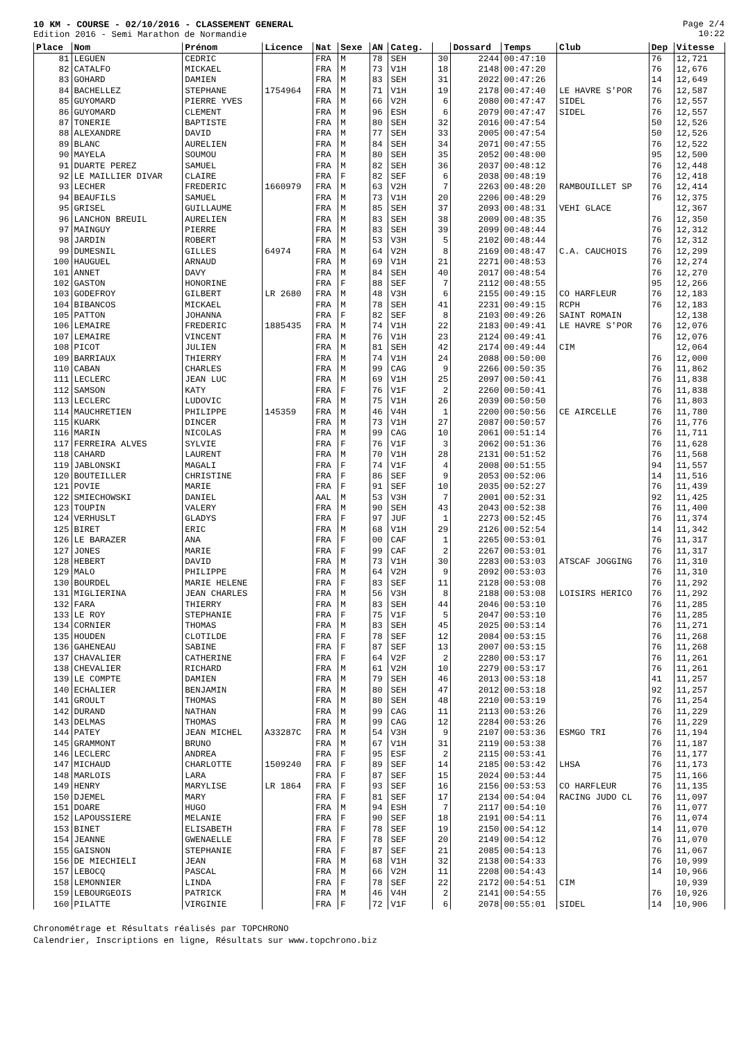10 KM - COURSE - 02/10/2016 - CLASSEMENT GENERAL
Edition 2016 - Semi Marathon de Normandie
Page 2/4
10:22
| Place | Nom | Prénom | Licence | Nat | Sexe | AN | Categ. | | Dossard | Temps | Club | Dep | Vitesse |
| --- | --- | --- | --- | --- | --- | --- | --- | --- | --- | --- | --- | --- | --- |
| 81 | LEGUEN | CEDRIC | | FRA | M | 78 | SEH | 30 | 2244 | 00:47:10 | | 76 | 12,721 |
| 82 | CATALFO | MICKAEL | | FRA | M | 73 | V1H | 18 | 2148 | 00:47:20 | | 76 | 12,676 |
| 83 | GOHARD | DAMIEN | | FRA | M | 83 | SEH | 31 | 2022 | 00:47:26 | | 14 | 12,649 |
| 84 | BACHELLEZ | STEPHANE | 1754964 | FRA | M | 71 | V1H | 19 | 2178 | 00:47:40 | LE HAVRE S'POR | 76 | 12,587 |
| 85 | GUYOMARD | PIERRE YVES | | FRA | M | 66 | V2H | 6 | 2080 | 00:47:47 | SIDEL | 76 | 12,557 |
| 86 | GUYOMARD | CLEMENT | | FRA | M | 96 | ESH | 6 | 2079 | 00:47:47 | SIDEL | 76 | 12,557 |
| 87 | TONERIE | BAPTISTE | | FRA | M | 80 | SEH | 32 | 2016 | 00:47:54 | | 50 | 12,526 |
| 88 | ALEXANDRE | DAVID | | FRA | M | 77 | SEH | 33 | 2005 | 00:47:54 | | 50 | 12,526 |
| 89 | BLANC | AURELIEN | | FRA | M | 84 | SEH | 34 | 2071 | 00:47:55 | | 76 | 12,522 |
| 90 | MAYELA | SOUMOU | | FRA | M | 80 | SEH | 35 | 2052 | 00:48:00 | | 95 | 12,500 |
| 91 | DUARTE PEREZ | SAMUEL | | FRA | M | 82 | SEH | 36 | 2037 | 00:48:12 | | 76 | 12,448 |
| 92 | LE MAILLIER DIVAR | CLAIRE | | FRA | F | 82 | SEF | 6 | 2038 | 00:48:19 | | 76 | 12,418 |
| 93 | LECHER | FREDERIC | 1660979 | FRA | M | 63 | V2H | 7 | 2263 | 00:48:20 | RAMBOUILLET SP | 76 | 12,414 |
| 94 | BEAUFILS | SAMUEL | | FRA | M | 73 | V1H | 20 | 2206 | 00:48:29 | | 76 | 12,375 |
| 95 | GRISEL | GUILLAUME | | FRA | M | 85 | SEH | 37 | 2093 | 00:48:31 | VEHI GLACE | | 12,367 |
| 96 | LANCHON BREUIL | AURELIEN | | FRA | M | 83 | SEH | 38 | 2009 | 00:48:35 | | 76 | 12,350 |
| 97 | MAINGUY | PIERRE | | FRA | M | 83 | SEH | 39 | 2099 | 00:48:44 | | 76 | 12,312 |
| 98 | JARDIN | ROBERT | | FRA | M | 53 | V3H | 5 | 2102 | 00:48:44 | | 76 | 12,312 |
| 99 | DUMESNIL | GILLES | 64974 | FRA | M | 64 | V2H | 8 | 2169 | 00:48:47 | C.A. CAUCHOIS | 76 | 12,299 |
| 100 | HAUGUEL | ARNAUD | | FRA | M | 69 | V1H | 21 | 2271 | 00:48:53 | | 76 | 12,274 |
| 101 | ANNET | DAVY | | FRA | M | 84 | SEH | 40 | 2017 | 00:48:54 | | 76 | 12,270 |
| 102 | GASTON | HONORINE | | FRA | F | 88 | SEF | 7 | 2112 | 00:48:55 | | 95 | 12,266 |
| 103 | GODEFROY | GILBERT | LR 2680 | FRA | M | 48 | V3H | 6 | 2155 | 00:49:15 | CO HARFLEUR | 76 | 12,183 |
| 104 | BIBANCOS | MICKAEL | | FRA | M | 78 | SEH | 41 | 2231 | 00:49:15 | RCPH | 76 | 12,183 |
| 105 | PATTON | JOHANNA | | FRA | F | 82 | SEF | 8 | 2103 | 00:49:26 | SAINT ROMAIN | | 12,138 |
| 106 | LEMAIRE | FREDERIC | 1885435 | FRA | M | 74 | V1H | 22 | 2183 | 00:49:41 | LE HAVRE S'POR | 76 | 12,076 |
| 107 | LEMAIRE | VINCENT | | FRA | M | 76 | V1H | 23 | 2124 | 00:49:41 | | 76 | 12,076 |
| 108 | PICOT | JULIEN | | FRA | M | 81 | SEH | 42 | 2174 | 00:49:44 | CIM | | 12,064 |
| 109 | BARRIAUX | THIERRY | | FRA | M | 74 | V1H | 24 | 2088 | 00:50:00 | | 76 | 12,000 |
| 110 | CABAN | CHARLES | | FRA | M | 99 | CAG | 9 | 2266 | 00:50:35 | | 76 | 11,862 |
| 111 | LECLERC | JEAN LUC | | FRA | M | 69 | V1H | 25 | 2097 | 00:50:41 | | 76 | 11,838 |
| 112 | SAMSON | KATY | | FRA | F | 76 | V1F | 2 | 2260 | 00:50:41 | | 76 | 11,838 |
| 113 | LECLERC | LUDOVIC | | FRA | M | 75 | V1H | 26 | 2039 | 00:50:50 | | 76 | 11,803 |
| 114 | MAUCHRETIEN | PHILIPPE | 145359 | FRA | M | 46 | V4H | 1 | 2200 | 00:50:56 | CE AIRCELLE | 76 | 11,780 |
| 115 | KUARK | DINCER | | FRA | M | 73 | V1H | 27 | 2087 | 00:50:57 | | 76 | 11,776 |
| 116 | MARIN | NICOLAS | | FRA | M | 99 | CAG | 10 | 2061 | 00:51:14 | | 76 | 11,711 |
| 117 | FERREIRA ALVES | SYLVIE | | FRA | F | 76 | V1F | 3 | 2062 | 00:51:36 | | 76 | 11,628 |
| 118 | CAHARD | LAURENT | | FRA | M | 70 | V1H | 28 | 2131 | 00:51:52 | | 76 | 11,568 |
| 119 | JABLONSKI | MAGALI | | FRA | F | 74 | V1F | 4 | 2008 | 00:51:55 | | 94 | 11,557 |
| 120 | BOUTEILLER | CHRISTINE | | FRA | F | 86 | SEF | 9 | 2053 | 00:52:06 | | 14 | 11,516 |
| 121 | POVIE | MARIE | | FRA | F | 91 | SEF | 10 | 2035 | 00:52:27 | | 76 | 11,439 |
| 122 | SMIECHOWSKI | DANIEL | | AAL | M | 53 | V3H | 7 | 2001 | 00:52:31 | | 92 | 11,425 |
| 123 | TOUPIN | VALERY | | FRA | M | 90 | SEH | 43 | 2043 | 00:52:38 | | 76 | 11,400 |
| 124 | VERHUSLT | GLADYS | | FRA | F | 97 | JUF | 1 | 2273 | 00:52:45 | | 76 | 11,374 |
| 125 | BIRET | ERIC | | FRA | M | 68 | V1H | 29 | 2126 | 00:52:54 | | 14 | 11,342 |
| 126 | LE BARAZER | ANA | | FRA | F | 00 | CAF | 1 | 2265 | 00:53:01 | | 76 | 11,317 |
| 127 | JONES | MARIE | | FRA | F | 99 | CAF | 2 | 2267 | 00:53:01 | | 76 | 11,317 |
| 128 | HEBERT | DAVID | | FRA | M | 73 | V1H | 30 | 2283 | 00:53:03 | ATSCAF JOGGING | 76 | 11,310 |
| 129 | MALO | PHILIPPE | | FRA | M | 64 | V2H | 9 | 2092 | 00:53:03 | | 76 | 11,310 |
| 130 | BOURDEL | MARIE HELENE | | FRA | F | 83 | SEF | 11 | 2128 | 00:53:08 | | 76 | 11,292 |
| 131 | MIGLIERINA | JEAN CHARLES | | FRA | M | 56 | V3H | 8 | 2188 | 00:53:08 | LOISIRS HERICO | 76 | 11,292 |
| 132 | FARA | THIERRY | | FRA | M | 83 | SEH | 44 | 2046 | 00:53:10 | | 76 | 11,285 |
| 133 | LE ROY | STEPHANIE | | FRA | F | 75 | V1F | 5 | 2047 | 00:53:10 | | 76 | 11,285 |
| 134 | CORNIER | THOMAS | | FRA | M | 83 | SEH | 45 | 2025 | 00:53:14 | | 76 | 11,271 |
| 135 | HOUDEN | CLOTILDE | | FRA | F | 78 | SEF | 12 | 2084 | 00:53:15 | | 76 | 11,268 |
| 136 | GAHENEAU | SABINE | | FRA | F | 87 | SEF | 13 | 2007 | 00:53:15 | | 76 | 11,268 |
| 137 | CHAVALIER | CATHERINE | | FRA | F | 64 | V2F | 2 | 2280 | 00:53:17 | | 76 | 11,261 |
| 138 | CHEVALIER | RICHARD | | FRA | M | 61 | V2H | 10 | 2279 | 00:53:17 | | 76 | 11,261 |
| 139 | LE COMPTE | DAMIEN | | FRA | M | 79 | SEH | 46 | 2013 | 00:53:18 | | 41 | 11,257 |
| 140 | ECHALIER | BENJAMIN | | FRA | M | 80 | SEH | 47 | 2012 | 00:53:18 | | 92 | 11,257 |
| 141 | GROULT | THOMAS | | FRA | M | 80 | SEH | 48 | 2210 | 00:53:19 | | 76 | 11,254 |
| 142 | DURAND | NATHAN | | FRA | M | 99 | CAG | 11 | 2113 | 00:53:26 | | 76 | 11,229 |
| 143 | DELMAS | THOMAS | | FRA | M | 99 | CAG | 12 | 2284 | 00:53:26 | | 76 | 11,229 |
| 144 | PATEY | JEAN MICHEL | A33287C | FRA | M | 54 | V3H | 9 | 2107 | 00:53:36 | ESMGO TRI | 76 | 11,194 |
| 145 | GRAMMONT | BRUNO | | FRA | M | 67 | V1H | 31 | 2119 | 00:53:38 | | 76 | 11,187 |
| 146 | LECLERC | ANDREA | | FRA | F | 95 | ESF | 2 | 2115 | 00:53:41 | | 76 | 11,177 |
| 147 | MICHAUD | CHARLOTTE | 1509240 | FRA | F | 89 | SEF | 14 | 2185 | 00:53:42 | LHSA | 76 | 11,173 |
| 148 | MARLOIS | LARA | | FRA | F | 87 | SEF | 15 | 2024 | 00:53:44 | | 75 | 11,166 |
| 149 | HENRY | MARYLISE | LR 1864 | FRA | F | 93 | SEF | 16 | 2156 | 00:53:53 | CO HARFLEUR | 76 | 11,135 |
| 150 | DJEMEL | MARY | | FRA | F | 81 | SEF | 17 | 2134 | 00:54:04 | RACING JUDO CL | 76 | 11,097 |
| 151 | DOARE | HUGO | | FRA | M | 94 | ESH | 7 | 2117 | 00:54:10 | | 76 | 11,077 |
| 152 | LAPOUSSIERE | MELANIE | | FRA | F | 90 | SEF | 18 | 2191 | 00:54:11 | | 76 | 11,074 |
| 153 | BINET | ELISABETH | | FRA | F | 78 | SEF | 19 | 2150 | 00:54:12 | | 14 | 11,070 |
| 154 | JEANNE | GWENAELLE | | FRA | F | 78 | SEF | 20 | 2149 | 00:54:12 | | 76 | 11,070 |
| 155 | GAISNON | STEPHANIE | | FRA | F | 87 | SEF | 21 | 2085 | 00:54:13 | | 76 | 11,067 |
| 156 | DE MIECHIELI | JEAN | | FRA | M | 68 | V1H | 32 | 2138 | 00:54:33 | | 76 | 10,999 |
| 157 | LEBOCQ | PASCAL | | FRA | M | 66 | V2H | 11 | 2208 | 00:54:43 | | 14 | 10,966 |
| 158 | LEMONNIER | LINDA | | FRA | F | 78 | SEF | 22 | 2172 | 00:54:51 | CIM | | 10,939 |
| 159 | LEBOURGEOIS | PATRICK | | FRA | M | 46 | V4H | 2 | 2141 | 00:54:55 | | 76 | 10,926 |
| 160 | PILATTE | VIRGINIE | | FRA | F | 72 | V1F | 6 | 2078 | 00:55:01 | SIDEL | 14 | 10,906 |
Chronométrage et Résultats réalisés par TOPCHRONO
Calendrier, Inscriptions en ligne, Résultats sur www.topchrono.biz